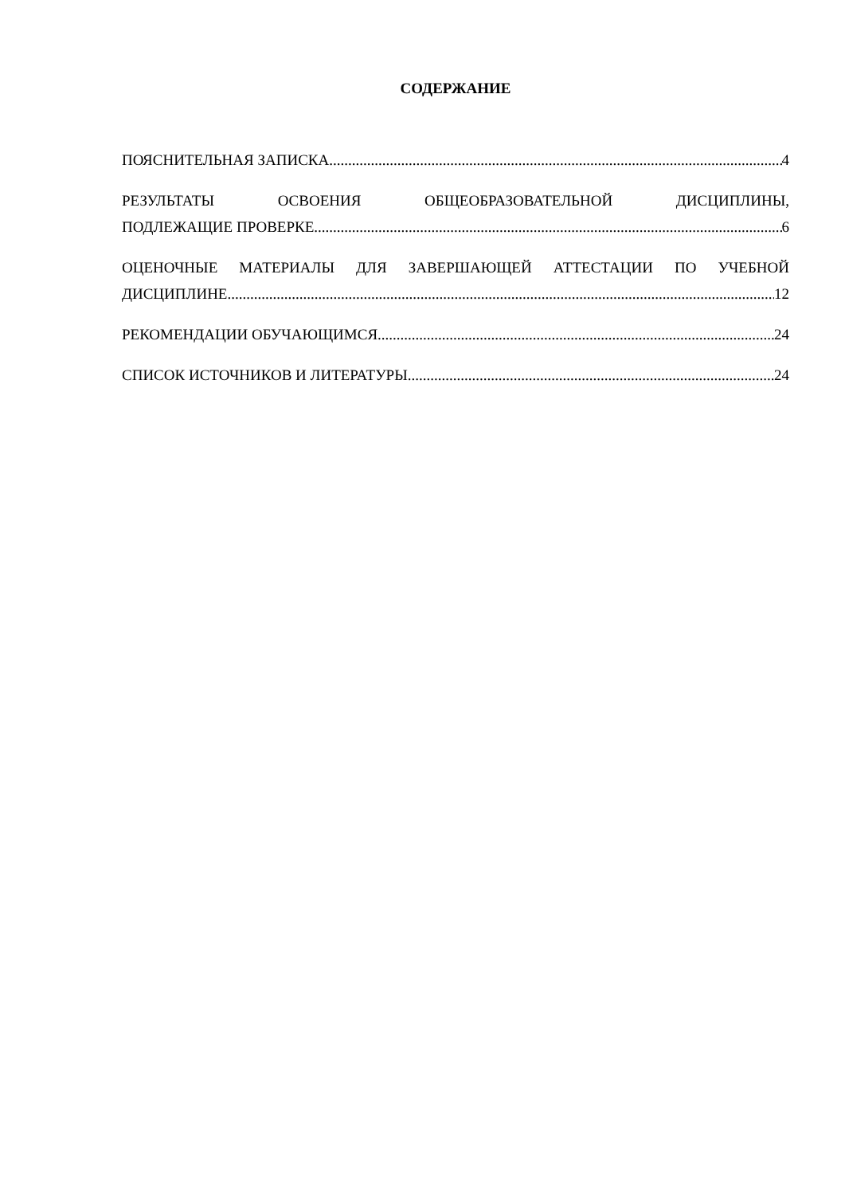СОДЕРЖАНИЕ
ПОЯСНИТЕЛЬНАЯ ЗАПИСКА 4
РЕЗУЛЬТАТЫ ОСВОЕНИЯ ОБЩЕОБРАЗОВАТЕЛЬНОЙ ДИСЦИПЛИНЫ,
ПОДЛЕЖАЩИЕ ПРОВЕРКЕ 6
ОЦЕНОЧНЫЕ МАТЕРИАЛЫ ДЛЯ ЗАВЕРШАЮЩЕЙ АТТЕСТАЦИИ ПО УЧЕБНОЙ
ДИСЦИПЛИНЕ 12
РЕКОМЕНДАЦИИ ОБУЧАЮЩИМСЯ 24
СПИСОК ИСТОЧНИКОВ И ЛИТЕРАТУРЫ 24